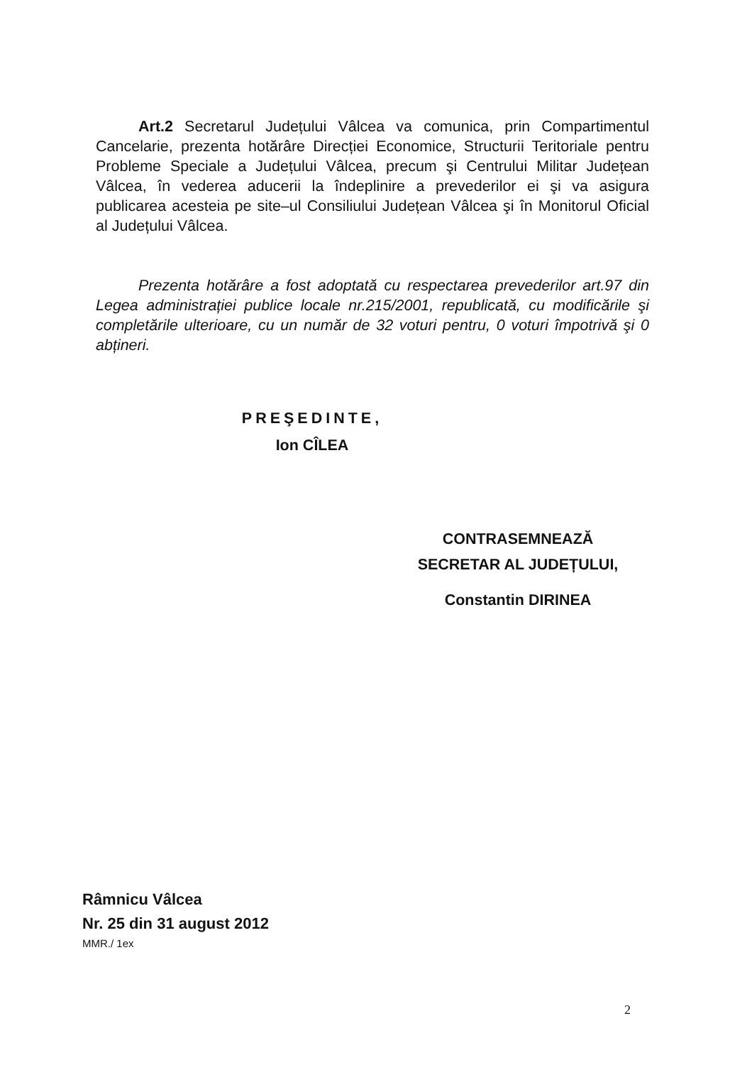Art.2 Secretarul Județului Vâlcea va comunica, prin Compartimentul Cancelarie, prezenta hotărâre Direcției Economice, Structurii Teritoriale pentru Probleme Speciale a Județului Vâlcea, precum şi Centrului Militar Județean Vâlcea, în vederea aducerii la îndeplinire a prevederilor ei şi va asigura publicarea acesteia pe site–ul Consiliului Județean Vâlcea şi în Monitorul Oficial al Județului Vâlcea.
Prezenta hotărâre a fost adoptată cu respectarea prevederilor art.97 din Legea administrației publice locale nr.215/2001, republicată, cu modificările şi completările ulterioare, cu un număr de 32 voturi pentru, 0 voturi împotrivă şi 0 abțineri.
PREŞEDINTE,
Ion CÎLEA
CONTRASEMNEAZĂ
SECRETAR AL JUDEȚULUI,
Constantin DIRINEA
Râmnicu Vâlcea
Nr. 25 din 31 august 2012
MMR./ 1ex
2